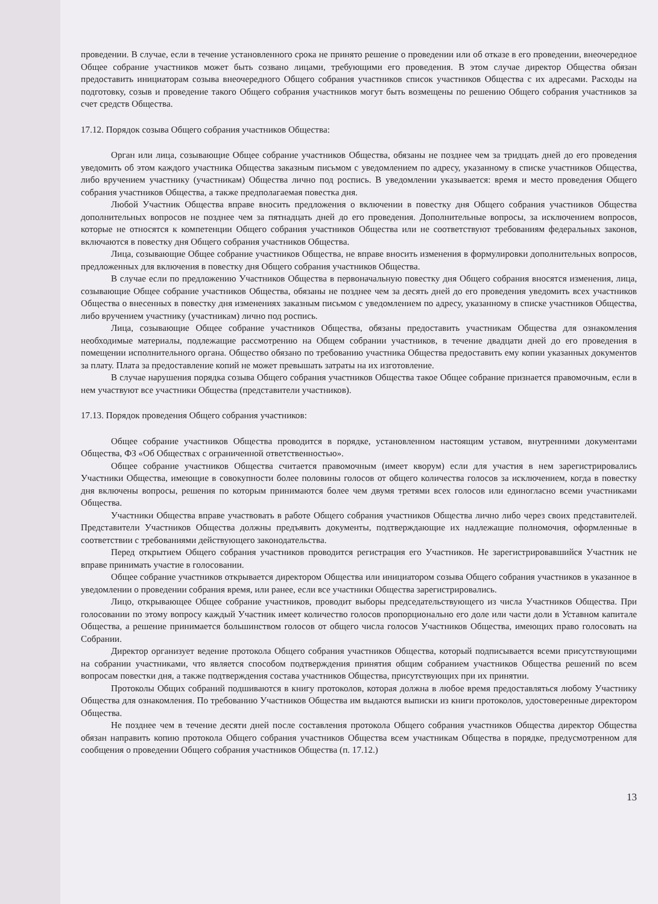проведении. В случае, если в течение установленного срока не принято решение о проведении или об отказе в его проведении, внеочередное Общее собрание участников может быть созвано лицами, требующими его проведения. В этом случае директор Общества обязан предоставить инициаторам созыва внеочередного Общего собрания участников список участников Общества с их адресами. Расходы на подготовку, созыв и проведение такого Общего собрания участников могут быть возмещены по решению Общего собрания участников за счет средств Общества.
17.12. Порядок созыва Общего собрания участников Общества:
Орган или лица, созывающие Общее собрание участников Общества, обязаны не позднее чем за тридцать дней до его проведения уведомить об этом каждого участника Общества заказным письмом с уведомлением по адресу, указанному в списке участников Общества, либо вручением участнику (участникам) Общества лично под роспись. В уведомлении указывается: время и место проведения Общего собрания участников Общества, а также предполагаемая повестка дня.
Любой Участник Общества вправе вносить предложения о включении в повестку дня Общего собрания участников Общества дополнительных вопросов не позднее чем за пятнадцать дней до его проведения. Дополнительные вопросы, за исключением вопросов, которые не относятся к компетенции Общего собрания участников Общества или не соответствуют требованиям федеральных законов, включаются в повестку дня Общего собрания участников Общества.
Лица, созывающие Общее собрание участников Общества, не вправе вносить изменения в формулировки дополнительных вопросов, предложенных для включения в повестку дня Общего собрания участников Общества.
В случае если по предложению Участников Общества в первоначальную повестку дня Общего собрания вносятся изменения, лица, созывающие Общее собрание участников Общества, обязаны не позднее чем за десять дней до его проведения уведомить всех участников Общества о внесенных в повестку дня изменениях заказным письмом с уведомлением по адресу, указанному в списке участников Общества, либо вручением участнику (участникам) лично под роспись.
Лица, созывающие Общее собрание участников Общества, обязаны предоставить участникам Общества для ознакомления необходимые материалы, подлежащие рассмотрению на Общем собрании участников, в течение двадцати дней до его проведения в помещении исполнительного органа. Общество обязано по требованию участника Общества предоставить ему копии указанных документов за плату. Плата за предоставление копий не может превышать затраты на их изготовление.
В случае нарушения порядка созыва Общего собрания участников Общества такое Общее собрание признается правомочным, если в нем участвуют все участники Общества (представители участников).
17.13. Порядок проведения Общего собрания участников:
Общее собрание участников Общества проводится в порядке, установленном настоящим уставом, внутренними документами Общества, ФЗ «Об Обществах с ограниченной ответственностью».
Общее собрание участников Общества считается правомочным (имеет кворум) если для участия в нем зарегистрировались Участники Общества, имеющие в совокупности более половины голосов от общего количества голосов за исключением, когда в повестку дня включены вопросы, решения по которым принимаются более чем двумя третями всех голосов или единогласно всеми участниками Общества.
Участники Общества вправе участвовать в работе Общего собрания участников Общества лично либо через своих представителей. Представители Участников Общества должны предъявить документы, подтверждающие их надлежащие полномочия, оформленные в соответствии с требованиями действующего законодательства.
Перед открытием Общего собрания участников проводится регистрация его Участников. Не зарегистрировавшийся Участник не вправе принимать участие в голосовании.
Общее собрание участников открывается директором Общества или инициатором созыва Общего собрания участников в указанное в уведомлении о проведении собрания время, или ранее, если все участники Общества зарегистрировались.
Лицо, открывающее Общее собрание участников, проводит выборы председательствующего из числа Участников Общества. При голосовании по этому вопросу каждый Участник имеет количество голосов пропорционально его доле или части доли в Уставном капитале Общества, а решение принимается большинством голосов от общего числа голосов Участников Общества, имеющих право голосовать на Собрании.
Директор организует ведение протокола Общего собрания участников Общества, который подписывается всеми присутствующими на собрании участниками, что является способом подтверждения принятия общим собранием участников Общества решений по всем вопросам повестки дня, а также подтверждения состава участников Общества, присутствующих при их принятии.
Протоколы Общих собраний подшиваются в книгу протоколов, которая должна в любое время предоставляться любому Участнику Общества для ознакомления. По требованию Участников Общества им выдаются выписки из книги протоколов, удостоверенные директором Общества.
Не позднее чем в течение десяти дней после составления протокола Общего собрания участников Общества директор Общества обязан направить копию протокола Общего собрания участников Общества всем участникам Общества в порядке, предусмотренном для сообщения о проведении Общего собрания участников Общества (п. 17.12.)
13